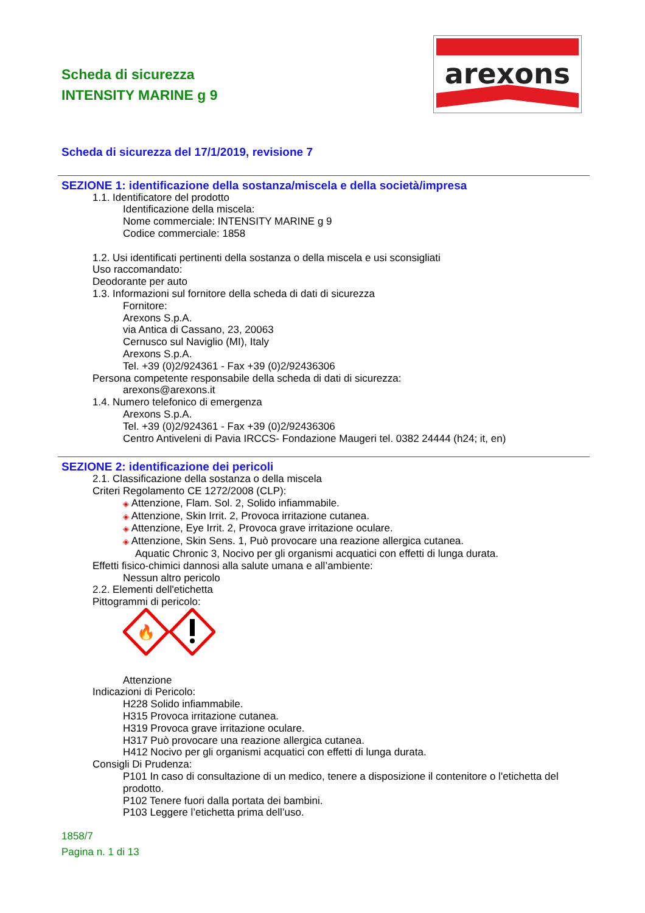Scheda di sicurezza
INTENSITY MARINE g 9
arexons
Scheda di sicurezza del 17/1/2019, revisione 7
SEZIONE 1: identificazione della sostanza/miscela e della società/impresa
1.1. Identificatore del prodotto
Identificazione della miscela:
Nome commerciale: INTENSITY MARINE g 9
Codice commerciale: 1858
1.2. Usi identificati pertinenti della sostanza o della miscela e usi sconsigliati
Uso raccomandato:
Deodorante per auto
1.3. Informazioni sul fornitore della scheda di dati di sicurezza
Fornitore:
Arexons S.p.A.
via Antica di Cassano, 23, 20063
Cernusco sul Naviglio (MI), Italy
Arexons S.p.A.
Tel. +39 (0)2/924361 - Fax +39 (0)2/92436306
Persona competente responsabile della scheda di dati di sicurezza:
arexons@arexons.it
1.4. Numero telefonico di emergenza
Arexons S.p.A.
Tel. +39 (0)2/924361 - Fax +39 (0)2/92436306
Centro Antiveleni di Pavia IRCCS- Fondazione Maugeri tel. 0382 24444 (h24; it, en)
SEZIONE 2: identificazione dei pericoli
2.1. Classificazione della sostanza o della miscela
Criteri Regolamento CE 1272/2008 (CLP):
◈ Attenzione, Flam. Sol. 2, Solido infiammabile.
◈ Attenzione, Skin Irrit. 2, Provoca irritazione cutanea.
◈ Attenzione, Eye Irrit. 2, Provoca grave irritazione oculare.
◈ Attenzione, Skin Sens. 1, Può provocare una reazione allergica cutanea.
Aquatic Chronic 3, Nocivo per gli organismi acquatici con effetti di lunga durata.
Effetti fisico-chimici dannosi alla salute umana e all’ambiente:
Nessun altro pericolo
2.2. Elementi dell'etichetta
Pittogrammi di pericolo:
🔥
Attenzione
Indicazioni di Pericolo:
H228 Solido infiammabile.
H315 Provoca irritazione cutanea.
H319 Provoca grave irritazione oculare.
H317 Può provocare una reazione allergica cutanea.
H412 Nocivo per gli organismi acquatici con effetti di lunga durata.
Consigli Di Prudenza:
P101 In caso di consultazione di un medico, tenere a disposizione il contenitore o l'etichetta del prodotto.
P102 Tenere fuori dalla portata dei bambini.
P103 Leggere l’etichetta prima dell’uso.
1858/7
Pagina n. 1 di 13